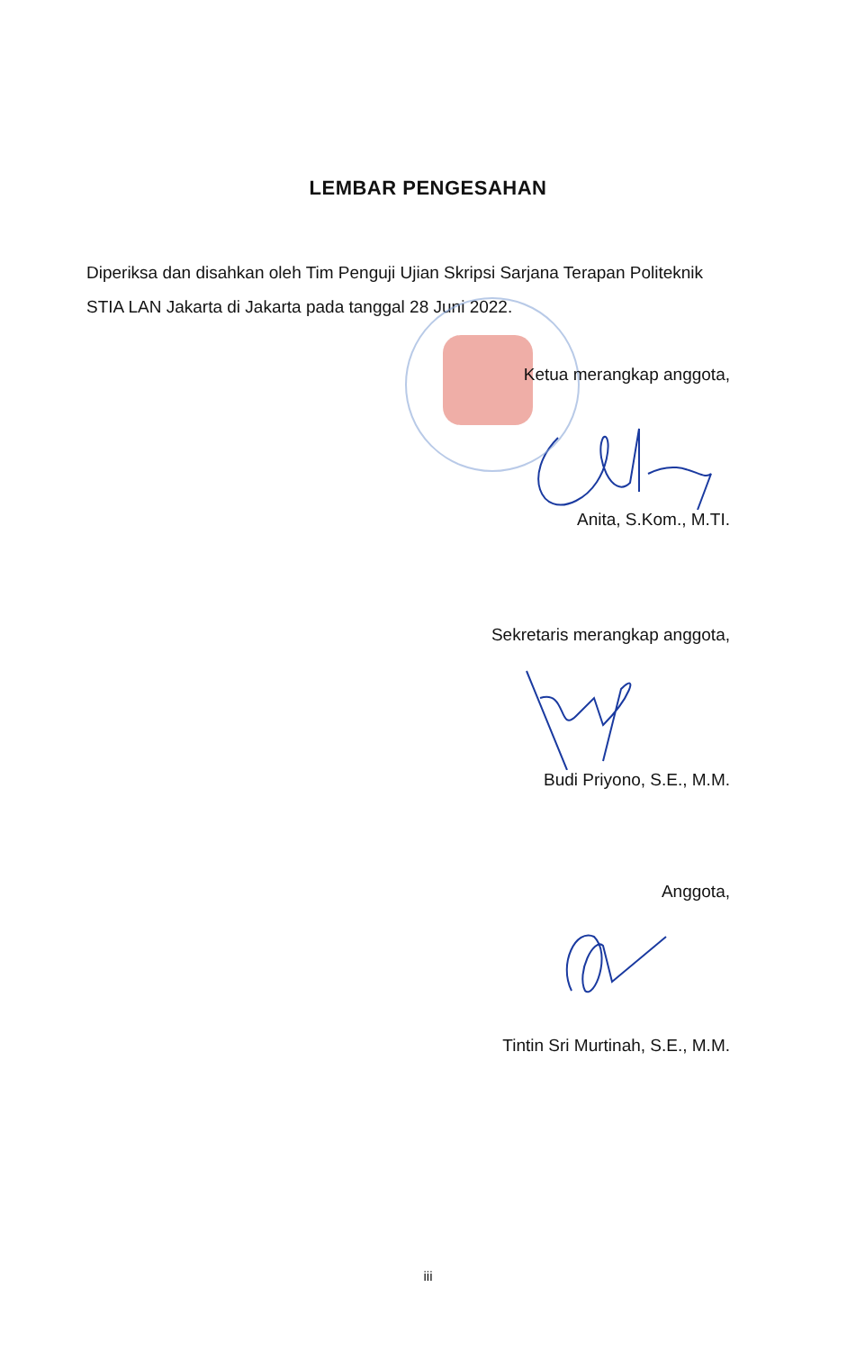LEMBAR PENGESAHAN
Diperiksa dan disahkan oleh Tim Penguji Ujian Skripsi Sarjana Terapan Politeknik STIA LAN Jakarta di Jakarta pada tanggal 28 Juni 2022.
Ketua merangkap anggota,
Anita, S.Kom., M.TI.
Sekretaris merangkap anggota,
Budi Priyono, S.E., M.M.
Anggota,
Tintin Sri Murtinah, S.E., M.M.
iii